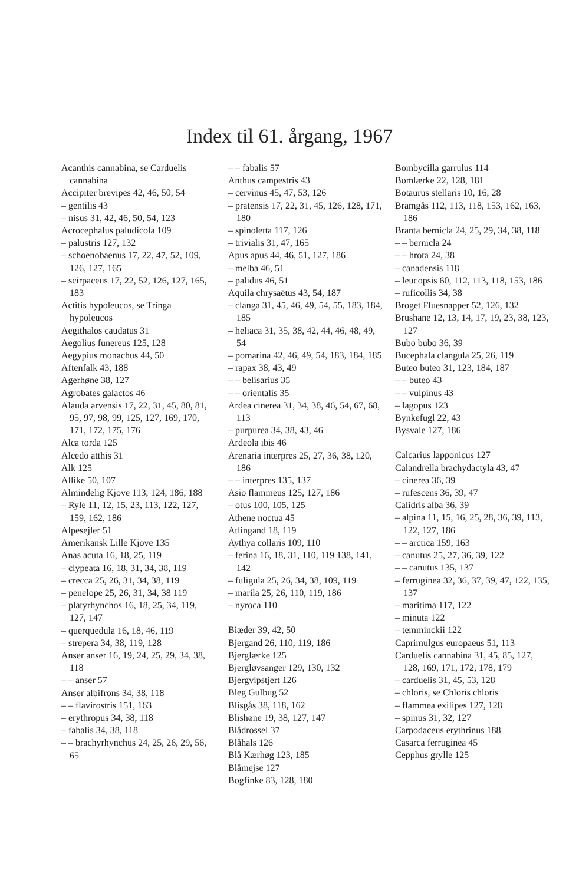Index til 61. årgang, 1967
Acanthis cannabina, se Carduelis cannabina
Accipiter brevipes 42, 46, 50, 54
– gentilis 43
– nisus 31, 42, 46, 50, 54, 123
Acrocephalus paludicola 109
– palustris 127, 132
– schoenobaenus 17, 22, 47, 52, 109, 126, 127, 165
– scirpaceus 17, 22, 52, 126, 127, 165, 183
Actitis hypoleucos, se Tringa hypoleucos
Aegithalos caudatus 31
Aegolius funereus 125, 128
Aegypius monachus 44, 50
Aftenfalk 43, 188
Agerhøne 38, 127
Agrobates galactos 46
Alauda arvensis 17, 22, 31, 45, 80, 81, 95, 97, 98, 99, 125, 127, 169, 170, 171, 172, 175, 176
Alca torda 125
Alcedo atthis 31
Alk 125
Allike 50, 107
Almindelig Kjove 113, 124, 186, 188
– Ryle 11, 12, 15, 23, 113, 122, 127, 159, 162, 186
Alpesejler 51
Amerikansk Lille Kjove 135
Anas acuta 16, 18, 25, 119
– clypeata 16, 18, 31, 34, 38, 119
– crecca 25, 26, 31, 34, 38, 119
– penelope 25, 26, 31, 34, 38 119
– platyrhynchos 16, 18, 25, 34, 119, 127, 147
– querquedula 16, 18, 46, 119
– strepera 34, 38, 119, 128
Anser anser 16, 19, 24, 25, 29, 34, 38, 118
– – anser 57
Anser albifrons 34, 38, 118
– – flavirostris 151, 163
– erythropus 34, 38, 118
– fabalis 34, 38, 118
– – brachyrhynchus 24, 25, 26, 29, 56, 65
– – fabalis 57
Anthus campestris 43
– cervinus 45, 47, 53, 126
– pratensis 17, 22, 31, 45, 126, 128, 171, 180
– spinoletta 117, 126
– trivialis 31, 47, 165
Apus apus 44, 46, 51, 127, 186
– melba 46, 51
– palidus 46, 51
Aquila chrysaëtus 43, 54, 187
– clanga 31, 45, 46, 49, 54, 55, 183, 184, 185
– heliaca 31, 35, 38, 42, 44, 46, 48, 49, 54
– pomarina 42, 46, 49, 54, 183, 184, 185
– rapax 38, 43, 49
– – belisarius 35
– – orientalis 35
Ardea cinerea 31, 34, 38, 46, 54, 67, 68, 113
– purpurea 34, 38, 43, 46
Ardeola ibis 46
Arenaria interpres 25, 27, 36, 38, 120, 186
– – interpres 135, 137
Asio flammeus 125, 127, 186
– otus 100, 105, 125
Athene noctua 45
Atlingand 18, 119
Aythya collaris 109, 110
– ferina 16, 18, 31, 110, 119 138, 141, 142
– fuligula 25, 26, 34, 38, 109, 119
– marila 25, 26, 110, 119, 186
– nyroca 110
Biæder 39, 42, 50
Bjergand 26, 110, 119, 186
Bjerglærke 125
Bjergløvsanger 129, 130, 132
Bjergvipstjert 126
Bleg Gulbug 52
Blisgås 38, 118, 162
Blishøne 19, 38, 127, 147
Blådrossel 37
Blåhals 126
Blå Kærhøg 123, 185
Blåmejse 127
Bogfinke 83, 128, 180
Bombycilla garrulus 114
Bomlærke 22, 128, 181
Botaurus stellaris 10, 16, 28
Bramgås 112, 113, 118, 153, 162, 163, 186
Branta bernicla 24, 25, 29, 34, 38, 118
– – bernicla 24
– – hrota 24, 38
– canadensis 118
– leucopsis 60, 112, 113, 118, 153, 186
– ruficollis 34, 38
Broget Fluesnapper 52, 126, 132
Brushane 12, 13, 14, 17, 19, 23, 38, 123, 127
Bubo bubo 36, 39
Bucephala clangula 25, 26, 119
Buteo buteo 31, 123, 184, 187
– – buteo 43
– – vulpinus 43
– lagopus 123
Bynkefugl 22, 43
Bysvale 127, 186
Calcarius lapponicus 127
Calandrella brachydactyla 43, 47
– cinerea 36, 39
– rufescens 36, 39, 47
Calidris alba 36, 39
– alpina 11, 15, 16, 25, 28, 36, 39, 113, 122, 127, 186
– – arctica 159, 163
– canutus 25, 27, 36, 39, 122
– – canutus 135, 137
– ferruginea 32, 36, 37, 39, 47, 122, 135, 137
– maritima 117, 122
– minuta 122
– temminckii 122
Caprimulgus europaeus 51, 113
Carduelis cannabina 31, 45, 85, 127, 128, 169, 171, 172, 178, 179
– carduelis 31, 45, 53, 128
– chloris, se Chloris chloris
– flammea exilipes 127, 128
– spinus 31, 32, 127
Carpodaceus erythrinus 188
Casarca ferruginea 45
Cepphus grylle 125